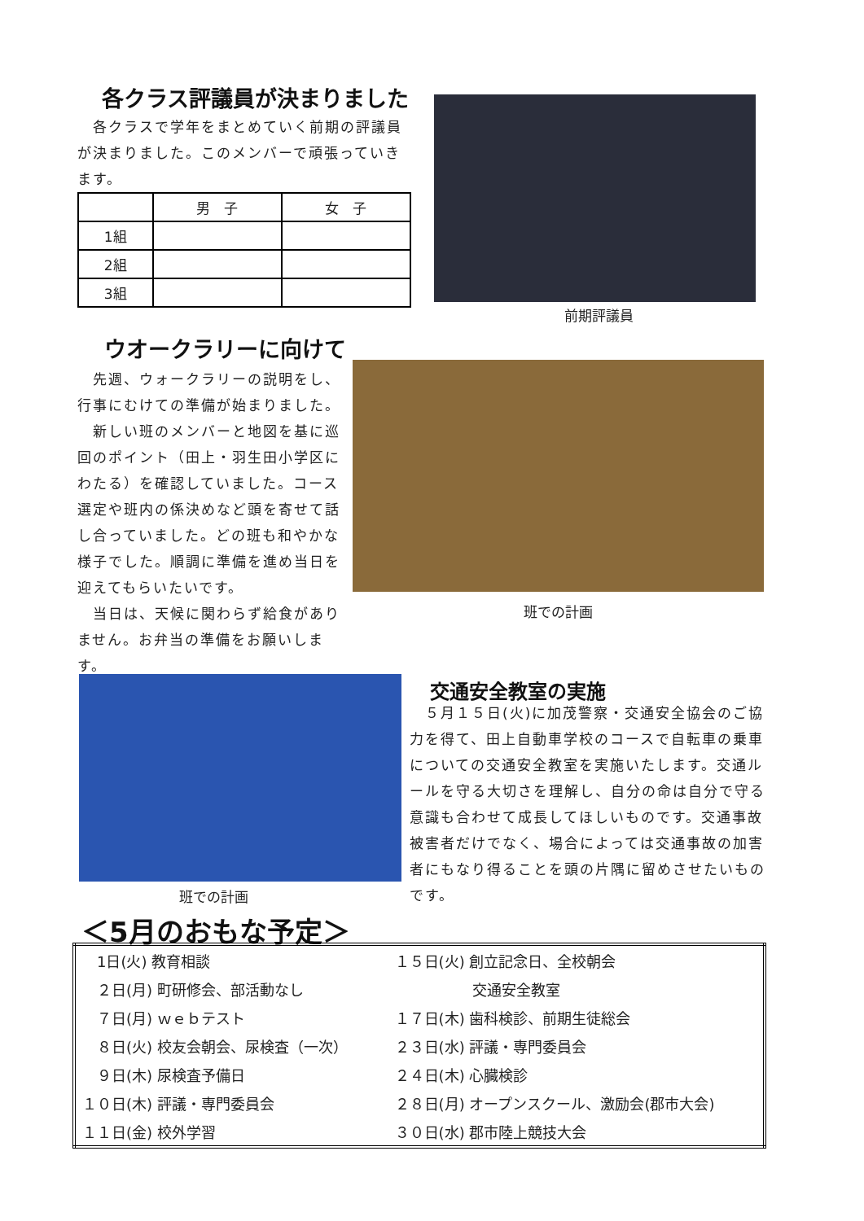各クラス評議員が決まりました
　各クラスで学年をまとめていく前期の評議員が決まりました。このメンバーで頑張っていきます。
| | 男 子 | 女 子 |
| --- | --- | --- |
| 1組 | | |
| 2組 | | |
| 3組 | | |
前期評議員
ウオークラリーに向けて
　先週、ウォークラリーの説明をし、行事にむけての準備が始まりました。
　新しい班のメンバーと地図を基に巡回のポイント（田上・羽生田小学区にわたる）を確認していました。コース選定や班内の係決めなど頭を寄せて話し合っていました。どの班も和やかな様子でした。順調に準備を進め当日を迎えてもらいたいです。
　当日は、天候に関わらず給食がありません。お弁当の準備をお願いします。
班での計画
班での計画
交通安全教室の実施
　５月１５日(火)に加茂警察・交通安全協会のご協力を得て、田上自動車学校のコースで自転車の乗車についての交通安全教室を実施いたします。交通ルールを守る大切さを理解し、自分の命は自分で守る意識も合わせて成長してほしいものです。交通事故被害者だけでなく、場合によっては交通事故の加害者にもなり得ることを頭の片隅に留めさせたいものです。
＜5月のおもな予定＞
| 1日(火) 教育相談 | １５日(火) 創立記念日、全校朝会 |
| ２日(月) 町研修会、部活動なし | 交通安全教室 |
| ７日(月) ｗｅｂテスト | １７日(木) 歯科検診、前期生徒総会 |
| ８日(火) 校友会朝会、尿検査（一次） | ２３日(水) 評議・専門委員会 |
| ９日(木) 尿検査予備日 | ２４日(木) 心臓検診 |
| １０日(木) 評議・専門委員会 | ２８日(月) オープンスクール、激励会(郡市大会) |
| １１日(金) 校外学習 | ３０日(水) 郡市陸上競技大会 |